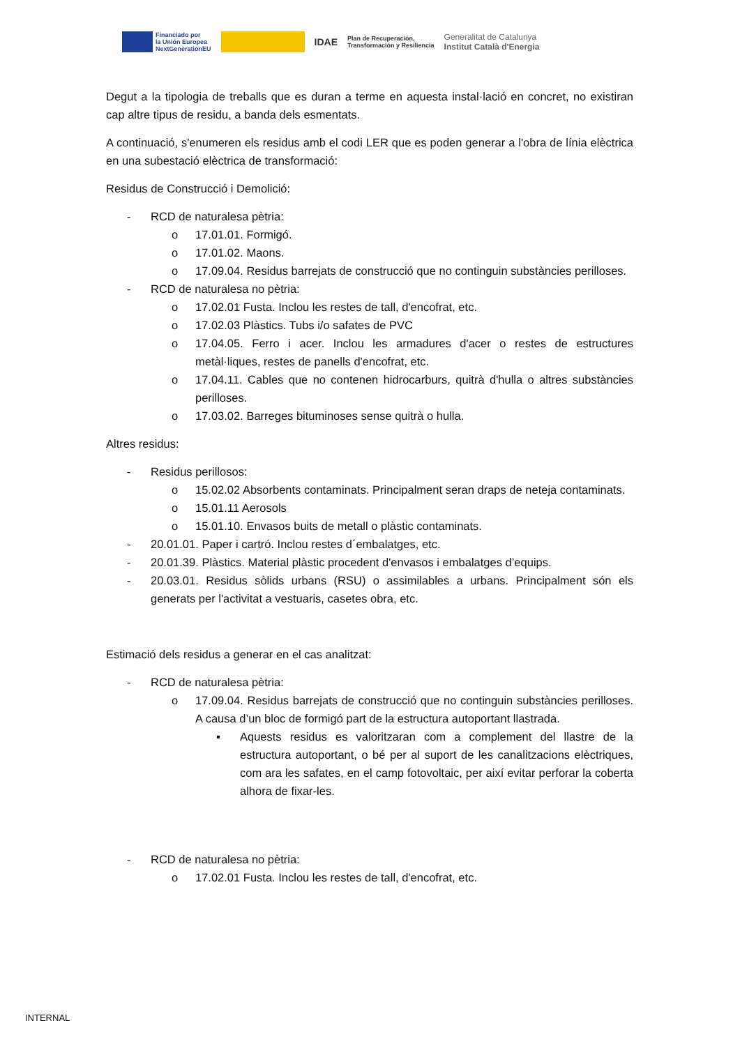Financiado por
la Unión Europea
NextGenerationEU
IDAE
Plan de Recuperación,
Transformación y Resiliencia
Generalitat de Catalunya
Institut Català d'Energia
Degut a la tipologia de treballs que es duran a terme en aquesta instal·lació en concret, no existiran cap altre tipus de residu, a banda dels esmentats.
A continuació, s'enumeren els residus amb el codi LER que es poden generar a l'obra de línia elèctrica en una subestació elèctrica de transformació:
Residus de Construcció i Demolició:
- RCD de naturalesa pètria:
o 17.01.01. Formigó.
o 17.01.02. Maons.
o 17.09.04. Residus barrejats de construcció que no continguin substàncies perilloses.
- RCD de naturalesa no pètria:
o 17.02.01 Fusta. Inclou les restes de tall, d'encofrat, etc.
o 17.02.03 Plàstics. Tubs i/o safates de PVC
o 17.04.05. Ferro i acer. Inclou les armadures d'acer o restes de estructures metàl·liques, restes de panells d'encofrat, etc.
o 17.04.11. Cables que no contenen hidrocarburs, quitrà d'hulla o altres substàncies perilloses.
o 17.03.02. Barreges bituminoses sense quitrà o hulla.
Altres residus:
- Residus perillosos:
o 15.02.02 Absorbents contaminats. Principalment seran draps de neteja contaminats.
o 15.01.11 Aerosols
o 15.01.10. Envasos buits de metall o plàstic contaminats.
- 20.01.01. Paper i cartró. Inclou restes d´embalatges, etc.
- 20.01.39. Plàstics. Material plàstic procedent d'envasos i embalatges d’equips.
- 20.03.01. Residus sòlids urbans (RSU) o assimilables a urbans. Principalment són els generats per l'activitat a vestuaris, casetes obra, etc.
Estimació dels residus a generar en el cas analitzat:
- RCD de naturalesa pètria:
o 17.09.04. Residus barrejats de construcció que no continguin substàncies perilloses. A causa d’un bloc de formigó part de la estructura autoportant llastrada.
▪ Aquests residus es valoritzaran com a complement del llastre de la estructura autoportant, o bé per al suport de les canalitzacions elèctriques, com ara les safates, en el camp fotovoltaic, per així evitar perforar la coberta alhora de fixar-les.
- RCD de naturalesa no pètria:
o 17.02.01 Fusta. Inclou les restes de tall, d'encofrat, etc.
INTERNAL